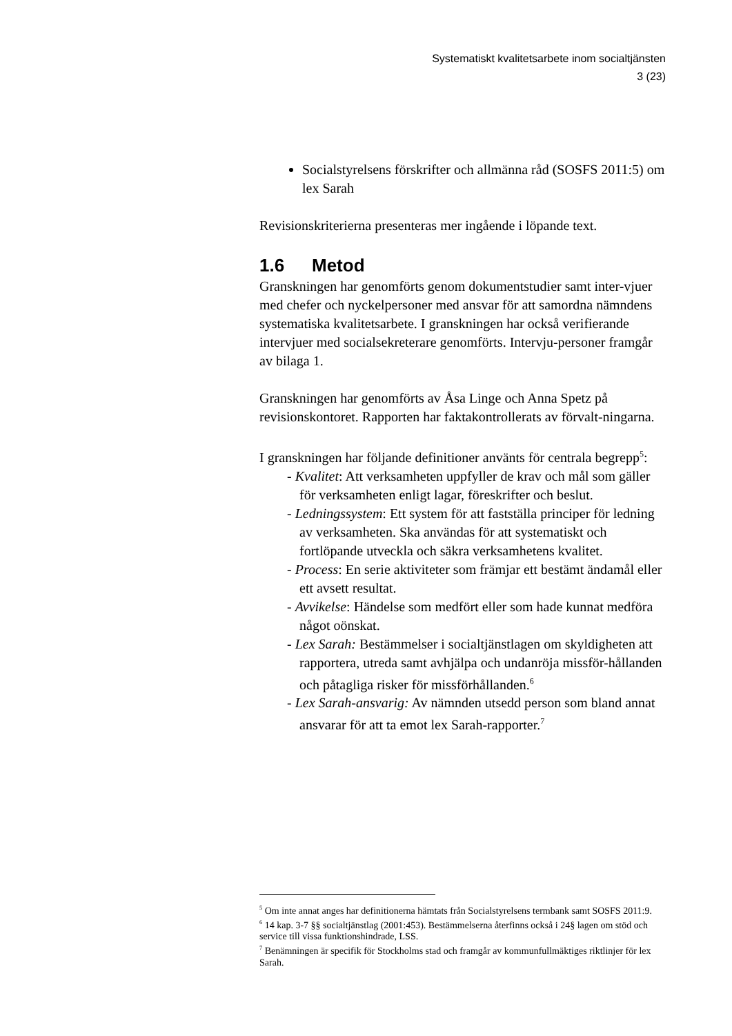Systematiskt kvalitetsarbete inom socialtjänsten
3 (23)
Socialstyrelsens förskrifter och allmänna råd (SOSFS 2011:5) om lex Sarah
Revisionskriterierna presenteras mer ingående i löpande text.
1.6 Metod
Granskningen har genomförts genom dokumentstudier samt inter-vjuer med chefer och nyckelpersoner med ansvar för att samordna nämndens systematiska kvalitetsarbete. I granskningen har också verifierande intervjuer med socialsekreterare genomförts. Intervju-personer framgår av bilaga 1.
Granskningen har genomförts av Åsa Linge och Anna Spetz på revisionskontoret. Rapporten har faktakontrollerats av förvalt-ningarna.
I granskningen har följande definitioner använts för centrala begrepp<sup>5</sup>:
- Kvalitet: Att verksamheten uppfyller de krav och mål som gäller för verksamheten enligt lagar, föreskrifter och beslut.
- Ledningssystem: Ett system för att fastställa principer för ledning av verksamheten. Ska användas för att systematiskt och fortlöpande utveckla och säkra verksamhetens kvalitet.
- Process: En serie aktiviteter som främjar ett bestämt ändamål eller ett avsett resultat.
- Avvikelse: Händelse som medfört eller som hade kunnat medföra något oönskat.
- Lex Sarah: Bestämmelser i socialtjänstlagen om skyldigheten att rapportera, utreda samt avhjälpa och undanröja missför-hållanden och påtagliga risker för missförhållanden.<sup>6</sup>
- Lex Sarah-ansvarig: Av nämnden utsedd person som bland annat ansvarar för att ta emot lex Sarah-rapporter.<sup>7</sup>
<sup>5</sup> Om inte annat anges har definitionerna hämtats från Socialstyrelsens termbank samt SOSFS 2011:9.
<sup>6</sup> 14 kap. 3-7 §§ socialtjänstlag (2001:453). Bestämmelserna återfinns också i 24§ lagen om stöd och service till vissa funktionshindrade, LSS.
<sup>7</sup> Benämningen är specifik för Stockholms stad och framgår av kommunfullmäktiges riktlinjer för lex Sarah.